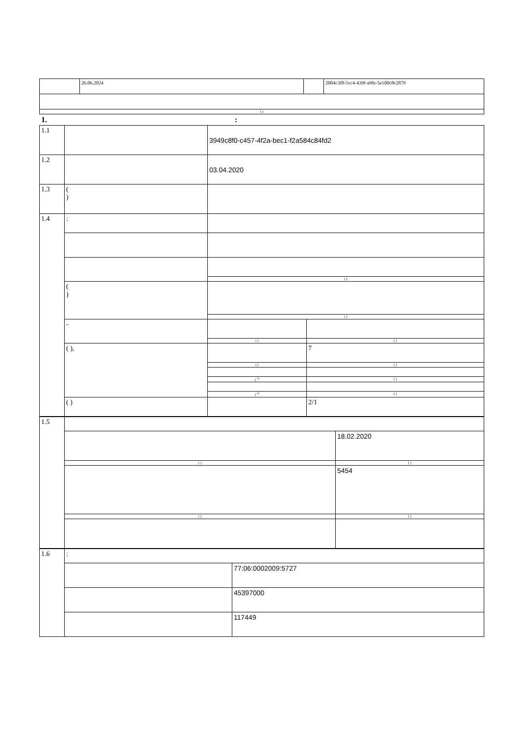| | 26.06.2024 | | 2004c3f8-5cc4-439f-a9fe-5e100c8c2879 |
| ( ) | | | |
1.:
| 1.1 | | 3949c8f0-c457-4f2a-bec1-f2a584c84fd2 | |
| 1.2 | | 03.04.2020 | |
| 1.3 | ( ) | | |
| 1.4 | : | | |
| | | ( ) | |
| | ( ) | | |
| | | ( ) | |
| | - | | |
| | | ( ) | ( ) |
| | ( ), | | 7 |
| | | ( ) | ( ) |
| | | ( <sup>1)</sup> | ( ) |
| | | ( <sup>2)</sup> | ( ) |
| | ( ) | | 2/1 |
| 1.5 | | |
| | | 18.02.2020 |
| | ( ) | ( ) |
| | | 5454 |
| | ( ) | ( ) |
| 1.6 | : | |
| | | 77:06:0002009:5727 |
| | | 45397000 |
| | | 117449 |